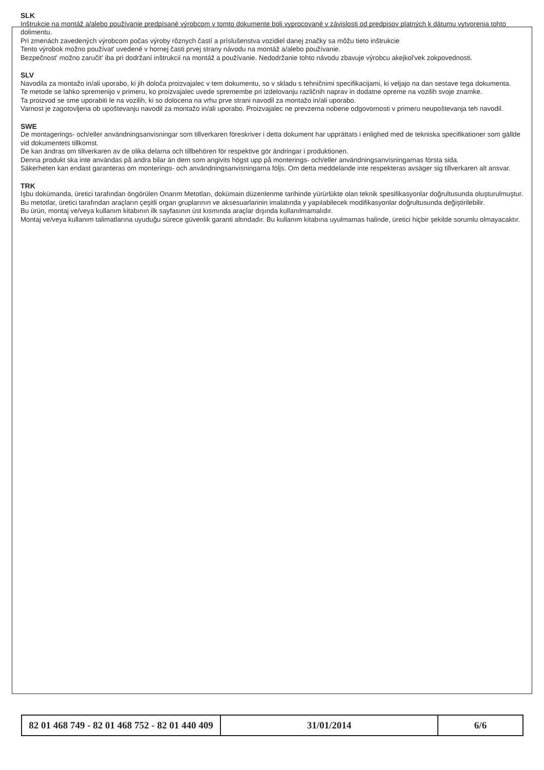SLK
Inštrukcie na montáž a/alebo používanie predpísané výrobcom v tomto dokumente boli vyprocované v závislosti od predpisov platných k dátumu vytvorenia tohto dolimentu.
Pri zmenách zavedených výrobcom počas výroby rôznych častí a príslušenstva vozidiel danej značky sa môžu tieto inštrukcie
Tento výrobok možno používat' uvedené v hornej časti prvej strany návodu na montáž a/alebo používanie.
Bezpečnost' možno zaručit' iba pri dodržaní inštrukcií na montáž a používanie. Nedodržanie tohto návodu zbavuje výrobcu akejkol'vek zokpovednosti.
SLV
Navodila za montažo in/ali uporabo, ki jih določa proizvajalec v tem dokumentu, so v skladu s tehničnimi specifikacijami, ki veljajo na dan sestave tega dokumenta.
Te metode se lahko spremenijo v primeru, ko proizvajalec uvede spremembe pri izdelovanju različnih naprav in dodatne opreme na vozilih svoje znamke.
Ta proizvod se sme uporabiti le na vozilih, ki so dolocena na vrhu prve strani navodil za montažo in/ali uporabo.
Varnost je zagotovljena ob upoštevanju navodil za montažo in/ali uporabo. Proizvajalec ne prevzema nobene odgovornosti v primeru neupoštevanja teh navodil.
SWE
De montagerings- och/eller användningsanvisningar som tillverkaren föreskriver i detta dokument har upprättats i enlighed med de tekniska specifikationer som gällde vid dokumentets tillkomst.
De kan ändras om tillverkaren av de olika delarna och tillbehören för respektive gör ändringar i produktionen.
Denna produkt ska inte användas på andra bilar än dem som angivits högst upp på monterings- och/eller användningsanvisningarnas första sida.
Säkerheten kan endast garanteras om monterings- och användningsanvisningarna följs. Om detta meddelande inte respekteras avsäger sig tillverkaren alt ansvar.
TRK
Işbu dokümanda, üretici tarafından öngörülen Onarım Metotları, dokümain düzenlenme tarihinde yürürlükte olan teknik spesifikasyonlar doğrultusunda oluşturulmuştur.
Bu metotlar, üretici tarafından araçların çeşitli organ gruplarının ve aksesuarlarinin imalatında y yapılabilecek modifikasyonlar doğrultusunda değiştirilebilir.
Bu ürün, montaj ve/veya kullanım kitabının ilk sayfasının üst kısmında araçlar dışında kullanılmamalıdır.
Montaj ve/veya kullanım talimatlarına uyuduğu sürece güvenlik garanti altındadır. Bu kullanım kitabına uyulmamas halinde, üretici hiçbir şekilde sorumlu olmayacaktır.
| 82 01 468 749 - 82 01 468 752 - 82 01 440 409 | 31/01/2014 | 6/6 |